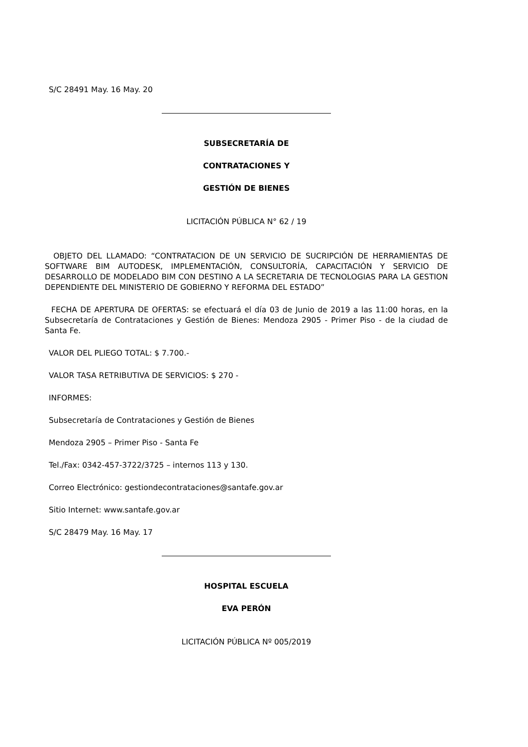S/C 28491 May. 16 May. 20
SUBSECRETARÍA DE
CONTRATACIONES Y
GESTIÓN DE BIENES
LICITACIÓN PÚBLICA N° 62 / 19
OBJETO DEL LLAMADO: “CONTRATACION DE UN SERVICIO DE SUCRIPCIÓN DE HERRAMIENTAS DE SOFTWARE BIM AUTODESK, IMPLEMENTACIÓN, CONSULTORÍA, CAPACITACIÓN Y SERVICIO DE DESARROLLO DE MODELADO BIM CON DESTINO A LA SECRETARIA DE TECNOLOGIAS PARA LA GESTION DEPENDIENTE DEL MINISTERIO DE GOBIERNO Y REFORMA DEL ESTADO”
FECHA DE APERTURA DE OFERTAS: se efectuará el día 03 de Junio de 2019 a las 11:00 horas, en la Subsecretaría de Contrataciones y Gestión de Bienes: Mendoza 2905 - Primer Piso - de la ciudad de Santa Fe.
VALOR DEL PLIEGO TOTAL: $ 7.700.-
VALOR TASA RETRIBUTIVA DE SERVICIOS: $ 270 -
INFORMES:
Subsecretaría de Contrataciones y Gestión de Bienes
Mendoza 2905 – Primer Piso - Santa Fe
Tel./Fax: 0342-457-3722/3725 – internos 113 y 130.
Correo Electrónico: gestiondecontrataciones@santafe.gov.ar
Sitio Internet: www.santafe.gov.ar
S/C 28479 May. 16 May. 17
HOSPITAL ESCUELA
EVA PERÓN
LICITACIÓN PÚBLICA Nº 005/2019